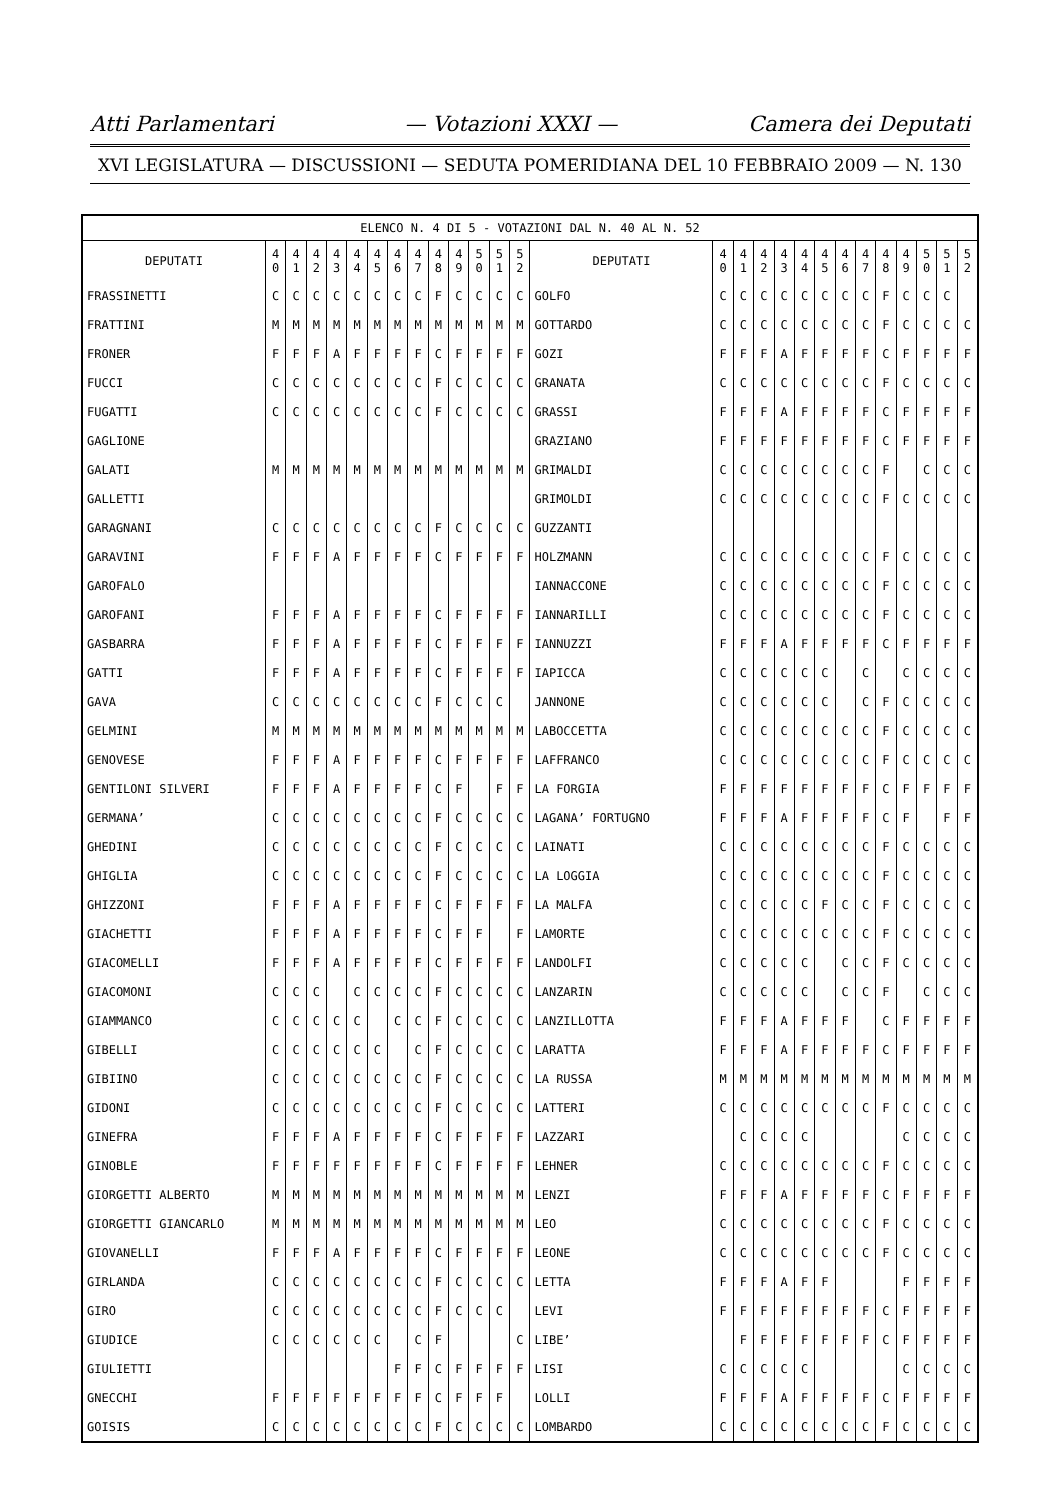Atti Parlamentari — Votazioni XXXI — Camera dei Deputati
XVI LEGISLATURA — DISCUSSIONI — SEDUTA POMERIDIANA DEL 10 FEBBRAIO 2009 — N. 130
| ELENCO N. 4 DI 5 - VOTAZIONI DAL N. 40 AL N. 52 | | | | | | | | | | | | | | | | | | | | | | | | | | | |
| DEPUTATI | 4 0 | 4 1 | 4 2 | 4 3 | 4 4 | 4 5 | 4 6 | 4 7 | 4 8 | 4 9 | 5 0 | 5 1 | 5 2 | DEPUTATI | 4 0 | 4 1 | 4 2 | 4 3 | 4 4 | 4 5 | 4 6 | 4 7 | 4 8 | 4 9 | 5 0 | 5 1 | 5 2 |
| FRASSINETTI | C | C | C | C | C | C | C | C | F | C | C | C | C | GOLFO | C | C | C | C | C | C | C | C | F | C | C | C | |
| FRATTINI | M | M | M | M | M | M | M | M | M | M | M | M | M | GOTTARDO | C | C | C | C | C | C | C | C | F | C | C | C | C |
| FRONER | F | F | F | A | F | F | F | F | C | F | F | F | F | GOZI | F | F | F | A | F | F | F | F | C | F | F | F | F |
| FUCCI | C | C | C | C | C | C | C | C | F | C | C | C | C | GRANATA | C | C | C | C | C | C | C | C | F | C | C | C | C |
| FUGATTI | C | C | C | C | C | C | C | C | F | C | C | C | C | GRASSI | F | F | F | A | F | F | F | F | C | F | F | F | F |
| GAGLIONE | | | | | | | | | | | | | | GRAZIANO | F | F | F | F | F | F | F | F | C | F | F | F | F |
| GALATI | M | M | M | M | M | M | M | M | M | M | M | M | M | GRIMALDI | C | C | C | C | C | C | C | C | F | | C | C | C |
| GALLETTI | | | | | | | | | | | | | | GRIMOLDI | C | C | C | C | C | C | C | C | F | C | C | C | C |
| GARAGNANI | C | C | C | C | C | C | C | C | F | C | C | C | C | GUZZANTI | | | | | | | | | | | | | |
| GARAVINI | F | F | F | A | F | F | F | F | C | F | F | F | F | HOLZMANN | C | C | C | C | C | C | C | C | F | C | C | C | C |
| GAROFALO | | | | | | | | | | | | | | IANNACCONE | C | C | C | C | C | C | C | C | F | C | C | C | C |
| GAROFANI | F | F | F | A | F | F | F | F | C | F | F | F | F | IANNARILLI | C | C | C | C | C | C | C | C | F | C | C | C | C |
| GASBARRA | F | F | F | A | F | F | F | F | C | F | F | F | F | IANNUZZI | F | F | F | A | F | F | F | F | C | F | F | F | F |
| GATTI | F | F | F | A | F | F | F | F | C | F | F | F | F | IAPICCA | C | C | C | C | C | C | | C | | C | C | C | C |
| GAVA | C | C | C | C | C | C | C | C | F | C | C | C | | JANNONE | C | C | C | C | C | C | | C | F | C | C | C | C |
| GELMINI | M | M | M | M | M | M | M | M | M | M | M | M | M | LABOCCETTA | C | C | C | C | C | C | C | C | F | C | C | C | C |
| GENOVESE | F | F | F | A | F | F | F | F | C | F | F | F | F | LAFFRANCO | C | C | C | C | C | C | C | C | F | C | C | C | C |
| GENTILONI SILVERI | F | F | F | A | F | F | F | F | C | F | | F | F | LA FORGIA | F | F | F | F | F | F | F | F | C | F | F | F | F |
| GERMANA’ | C | C | C | C | C | C | C | C | F | C | C | C | C | LAGANA’ FORTUGNO | F | F | F | A | F | F | F | F | C | F | | F | F |
| GHEDINI | C | C | C | C | C | C | C | C | F | C | C | C | C | LAINATI | C | C | C | C | C | C | C | C | F | C | C | C | C |
| GHIGLIA | C | C | C | C | C | C | C | C | F | C | C | C | C | LA LOGGIA | C | C | C | C | C | C | C | C | F | C | C | C | C |
| GHIZZONI | F | F | F | A | F | F | F | F | C | F | F | F | F | LA MALFA | C | C | C | C | C | F | C | C | F | C | C | C | C |
| GIACHETTI | F | F | F | A | F | F | F | F | C | F | F | | F | LAMORTE | C | C | C | C | C | C | C | C | F | C | C | C | C |
| GIACOMELLI | F | F | F | A | F | F | F | F | C | F | F | F | F | LANDOLFI | C | C | C | C | C | | C | C | F | C | C | C | C |
| GIACOMONI | C | C | C | | C | C | C | C | F | C | C | C | C | LANZARIN | C | C | C | C | C | | C | C | F | | C | C | C |
| GIAMMANCO | C | C | C | C | C | | C | C | F | C | C | C | C | LANZILLOTTA | F | F | F | A | F | F | F | | C | F | F | F | F |
| GIBELLI | C | C | C | C | C | C | | C | F | C | C | C | C | LARATTA | F | F | F | A | F | F | F | F | C | F | F | F | F |
| GIBIINO | C | C | C | C | C | C | C | C | F | C | C | C | C | LA RUSSA | M | M | M | M | M | M | M | M | M | M | M | M | M |
| GIDONI | C | C | C | C | C | C | C | C | F | C | C | C | C | LATTERI | C | C | C | C | C | C | C | C | F | C | C | C | C |
| GINEFRA | F | F | F | A | F | F | F | F | C | F | F | F | F | LAZZARI | | C | C | C | C | | | | | C | C | C | C |
| GINOBLE | F | F | F | F | F | F | F | F | C | F | F | F | F | LEHNER | C | C | C | C | C | C | C | C | F | C | C | C | C |
| GIORGETTI ALBERTO | M | M | M | M | M | M | M | M | M | M | M | M | M | LENZI | F | F | F | A | F | F | F | F | C | F | F | F | F |
| GIORGETTI GIANCARLO | M | M | M | M | M | M | M | M | M | M | M | M | M | LEO | C | C | C | C | C | C | C | C | F | C | C | C | C |
| GIOVANELLI | F | F | F | A | F | F | F | F | C | F | F | F | F | LEONE | C | C | C | C | C | C | C | C | F | C | C | C | C |
| GIRLANDA | C | C | C | C | C | C | C | C | F | C | C | C | C | LETTA | F | F | F | A | F | F | | | | F | F | F | F |
| GIRO | C | C | C | C | C | C | C | C | F | C | C | C | | LEVI | F | F | F | F | F | F | F | F | C | F | F | F | F |
| GIUDICE | C | C | C | C | C | C | | C | F | | | | C | LIBE’ | | F | F | F | F | F | F | F | C | F | F | F | F |
| GIULIETTI | | | | | | | F | F | C | F | F | F | F | LISI | C | C | C | C | C | | | | | C | C | C | C |
| GNECCHI | F | F | F | F | F | F | F | F | C | F | F | F | | LOLLI | F | F | F | A | F | F | F | F | C | F | F | F | F |
| GOISIS | C | C | C | C | C | C | C | C | F | C | C | C | C | LOMBARDO | C | C | C | C | C | C | C | C | F | C | C | C | C |